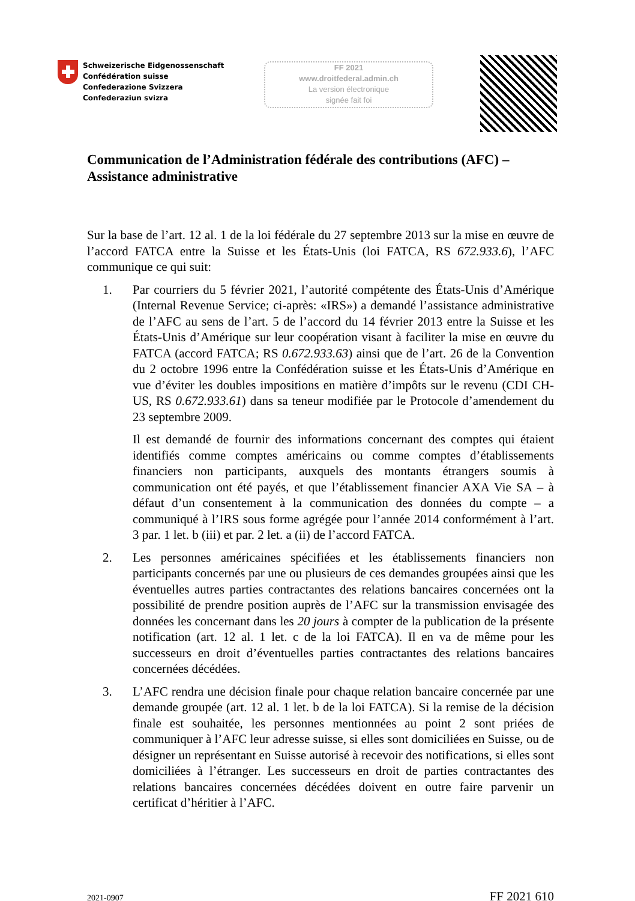Schweizerische Eidgenossenschaft
Confédération suisse
Confederazione Svizzera
Confederaziun svizra
FF 2021
www.droitfederal.admin.ch
La version électronique
signée fait foi
Communication de l’Administration fédérale des contributions (AFC) – Assistance administrative
Sur la base de l’art. 12 al. 1 de la loi fédérale du 27 septembre 2013 sur la mise en œuvre de l’accord FATCA entre la Suisse et les États-Unis (loi FATCA, RS 672.933.6), l’AFC communique ce qui suit:
1. Par courriers du 5 février 2021, l’autorité compétente des États-Unis d’Amérique (Internal Revenue Service; ci-après: «IRS») a demandé l’assistance administrative de l’AFC au sens de l’art. 5 de l’accord du 14 février 2013 entre la Suisse et les États-Unis d’Amérique sur leur coopération visant à faciliter la mise en œuvre du FATCA (accord FATCA; RS 0.672.933.63) ainsi que de l’art. 26 de la Convention du 2 octobre 1996 entre la Confédération suisse et les États-Unis d’Amérique en vue d’éviter les doubles impositions en matière d’impôts sur le revenu (CDI CH-US, RS 0.672.933.61) dans sa teneur modifiée par le Protocole d’amendement du 23 septembre 2009.
Il est demandé de fournir des informations concernant des comptes qui étaient identifiés comme comptes américains ou comme comptes d’établissements financiers non participants, auxquels des montants étrangers soumis à communication ont été payés, et que l’établissement financier AXA Vie SA – à défaut d’un consentement à la communication des données du compte – a communiqué à l’IRS sous forme agrégée pour l’année 2014 conformément à l’art. 3 par. 1 let. b (iii) et par. 2 let. a (ii) de l’accord FATCA.
2. Les personnes américaines spécifiées et les établissements financiers non participants concernés par une ou plusieurs de ces demandes groupées ainsi que les éventuelles autres parties contractantes des relations bancaires concernées ont la possibilité de prendre position auprès de l’AFC sur la transmission envisagée des données les concernant dans les 20 jours à compter de la publication de la présente notification (art. 12 al. 1 let. c de la loi FATCA). Il en va de même pour les successeurs en droit d’éventuelles parties contractantes des relations bancaires concernées décédées.
3. L’AFC rendra une décision finale pour chaque relation bancaire concernée par une demande groupée (art. 12 al. 1 let. b de la loi FATCA). Si la remise de la décision finale est souhaitée, les personnes mentionnées au point 2 sont priées de communiquer à l’AFC leur adresse suisse, si elles sont domiciliées en Suisse, ou de désigner un représentant en Suisse autorisé à recevoir des notifications, si elles sont domiciliées à l’étranger. Les successeurs en droit de parties contractantes des relations bancaires concernées décédées doivent en outre faire parvenir un certificat d’héritier à l’AFC.
2021-0907 FF 2021 610